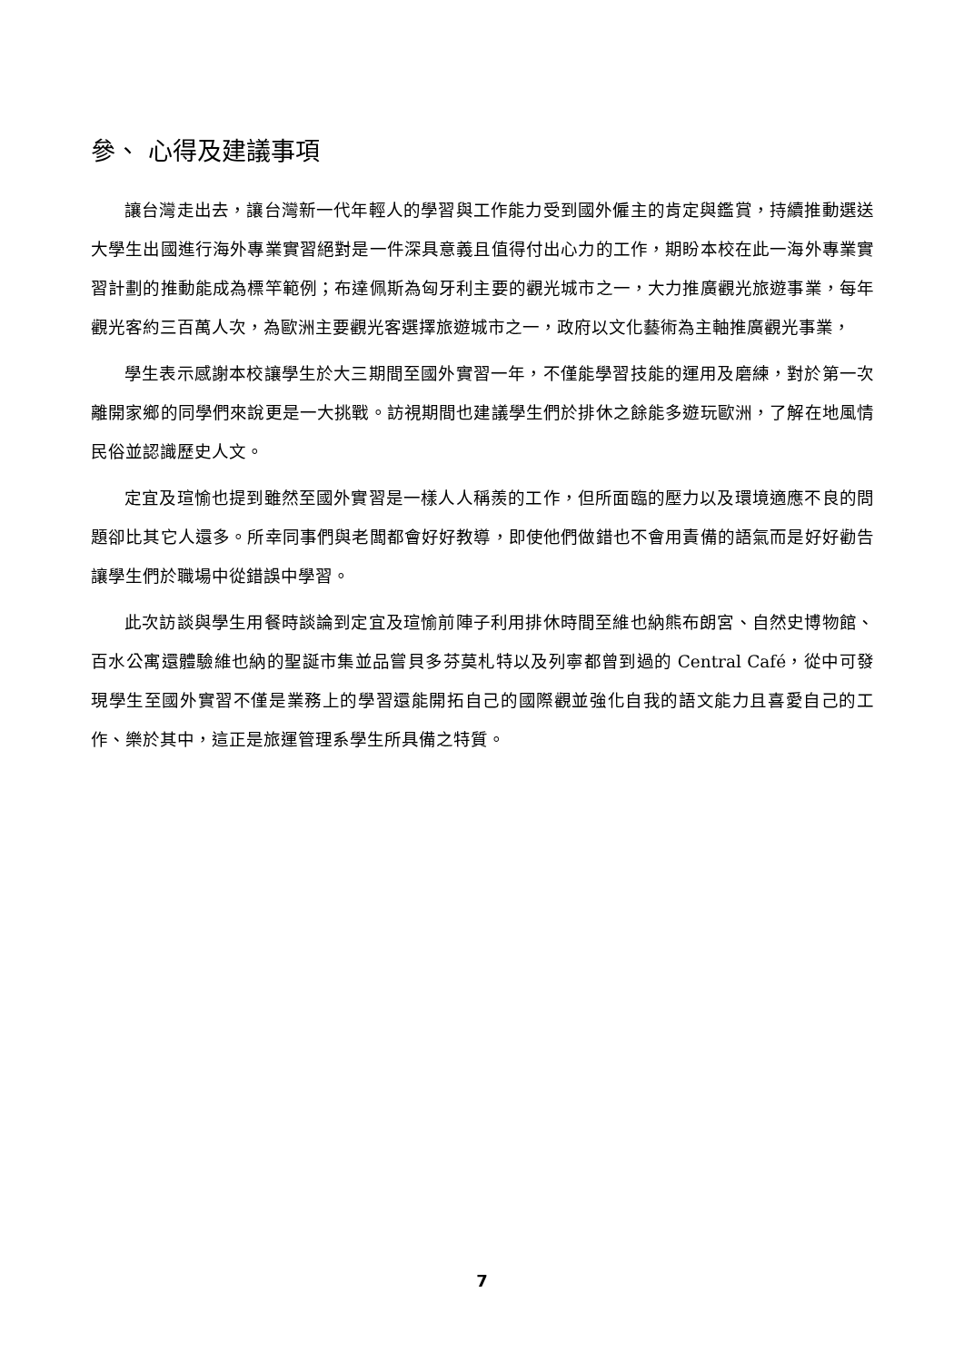參、 心得及建議事項
讓台灣走出去，讓台灣新一代年輕人的學習與工作能力受到國外僱主的肯定與鑑賞，持續推動選送大學生出國進行海外專業實習絕對是一件深具意義且值得付出心力的工作，期盼本校在此一海外專業實習計劃的推動能成為標竿範例；布達佩斯為匈牙利主要的觀光城市之一，大力推廣觀光旅遊事業，每年觀光客約三百萬人次，為歐洲主要觀光客選擇旅遊城市之一，政府以文化藝術為主軸推廣觀光事業，
學生表示感謝本校讓學生於大三期間至國外實習一年，不僅能學習技能的運用及磨練，對於第一次離開家鄉的同學們來說更是一大挑戰。訪視期間也建議學生們於排休之餘能多遊玩歐洲，了解在地風情民俗並認識歷史人文。
定宜及瑄愉也提到雖然至國外實習是一樣人人稱羨的工作，但所面臨的壓力以及環境適應不良的問題卻比其它人還多。所幸同事們與老闆都會好好教導，即使他們做錯也不會用責備的語氣而是好好勸告讓學生們於職場中從錯誤中學習。
此次訪談與學生用餐時談論到定宜及瑄愉前陣子利用排休時間至維也納熊布朗宮、自然史博物館、百水公寓還體驗維也納的聖誕市集並品嘗貝多芬莫札特以及列寧都曾到過的 Central Café，從中可發現學生至國外實習不僅是業務上的學習還能開拓自己的國際觀並強化自我的語文能力且喜愛自己的工作、樂於其中，這正是旅運管理系學生所具備之特質。
7